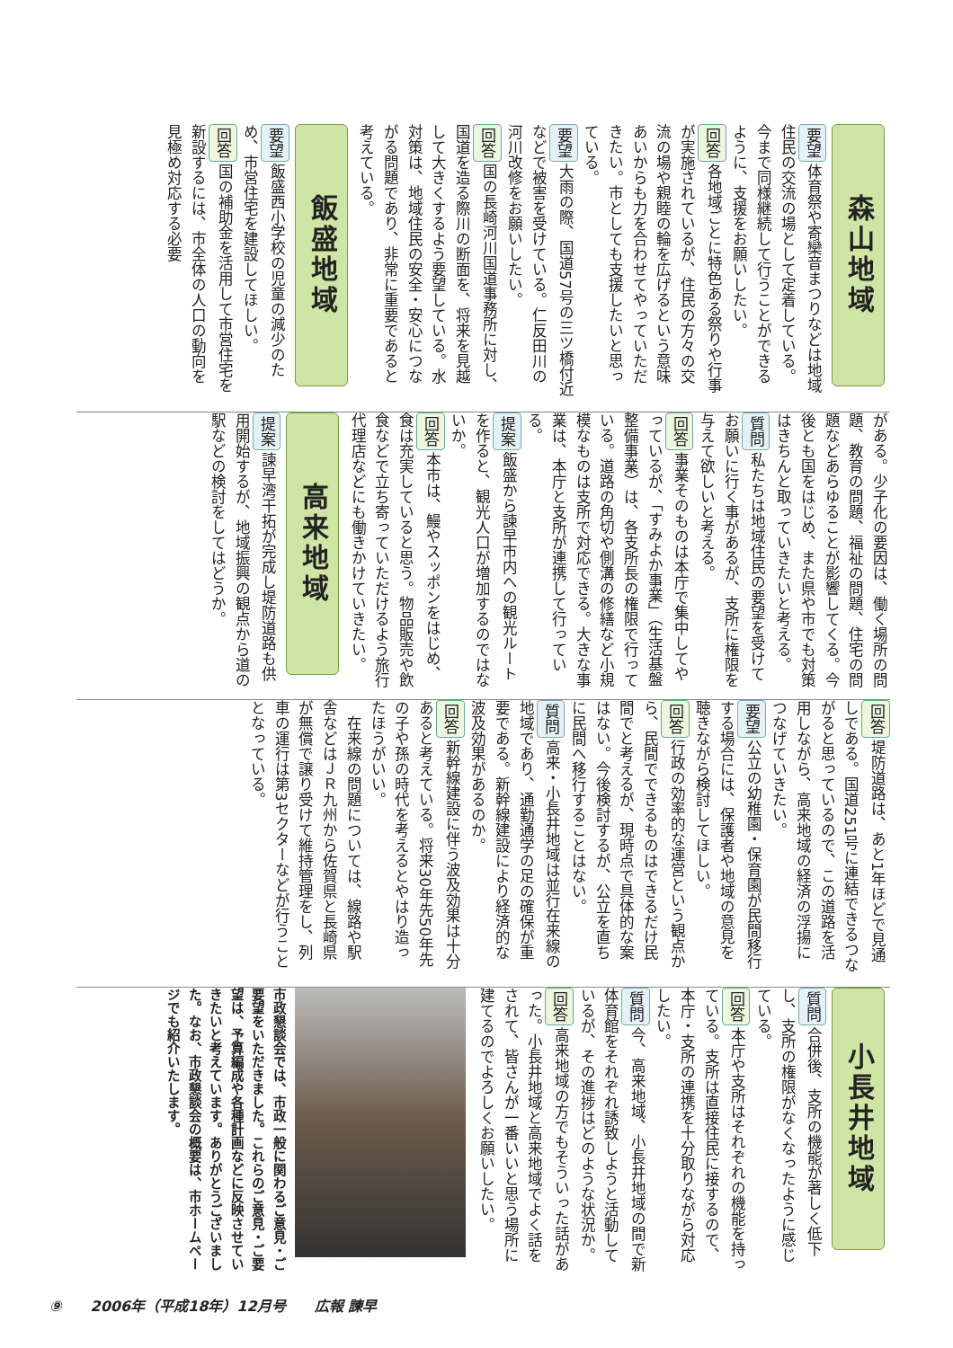森山地域
要望体育祭や寄欒音まつりなどは地域住民の交流の場として定着している。今まで同様継続して行うことができるように、支援をお願いしたい。
回答各地域ごとに特色ある祭りや行事が実施されているが、住民の方々の交流の場や親睦の輪を広げるという意味あいからも力を合わせてやっていただきたい。市としても支援したいと思っている。
要望大雨の際、国道57号の三ツ橋付近などで被害を受けている。仁反田川の河川改修をお願いしたい。
回答国の長崎河川国道事務所に対し、国道を造る際川の断面を、将来を見越して大きくするよう要望している。水対策は、地域住民の安全・安心につながる問題であり、非常に重要であると考えている。
飯盛地域
要望飯盛西小学校の児童の減少のため、市営住宅を建設してほしい。
回答国の補助金を活用して市営住宅を新設するには、市全体の人口の動向を見極め対応する必要
がある。少子化の要因は、働く場所の問題、教育の問題、福祉の問題、住宅の問題などあらゆることが影響してくる。今後とも国をはじめ、また県や市でも対策はきちんと取っていきたいと考える。
質問私たちは地域住民の要望を受けてお願いに行く事があるが、支所に権限を与えて欲しいと考える。
回答事業そのものは本庁で集中してやっているが、「すみよか事業」（生活基盤整備事業）は、各支所長の権限で行っている。道路の角切や側溝の修繕など小規模なものは支所で対応できる。大きな事業は、本庁と支所が連携して行っている。
提案飯盛から諫早市内への観光ルートを作ると、観光人口が増加するのではないか。
回答本市は、鰻やスッポンをはじめ、食は充実していると思う。物品販売や飲食などで立ち寄っていただけるよう旅行代理店などにも働きかけていきたい。
高来地域
提案諫早湾干拓が完成し堤防道路も供用開始するが、地域振興の観点から道の駅などの検討をしてはどうか。
回答堤防道路は、あと1年ほどで見通しである。国道251号に連結できるつながると思っているので、この道路を活用しながら、高来地域の経済の浮揚につなげていきたい。
要望公立の幼稚園・保育園が民間移行する場合には、保護者や地域の意見を聴きながら検討してほしい。
回答行政の効率的な運営という観点から、民間でできるものはできるだけ民間でと考えるが、現時点で具体的な案はない。今後検討するが、公立を直ちに民間へ移行することはない。
質問高来・小長井地域は並行在来線の地域であり、通勤通学の足の確保が重要である。新幹線建設により経済的な波及効果があるのか。
回答新幹線建設に伴う波及効果は十分あると考えている。将来30年先50年先の子や孫の時代を考えるとやはり造ったほうがいい。
　在来線の問題については、線路や駅舎などはＪＲ九州から佐賀県と長崎県が無償で譲り受けて維持管理をし、列車の運行は第3セクターなどが行うこととなっている。
小長井地域
質問合併後、支所の機能が著しく低下し、支所の権限がなくなったように感じている。
回答本庁や支所はそれぞれの機能を持っている。支所は直接住民に接するので、本庁・支所の連携を十分取りながら対応したい。
質問今、高来地域、小長井地域の間で新体育館をそれぞれ誘致しようと活動しているが、その進捗はどのような状況か。
回答高来地域の方でもそういった話があった。小長井地域と高来地域でよく話をされて、皆さんが一番いいと思う場所に建てるのでよろしくお願いしたい。
市政懇談会では、市政一般に関わるご意見・ご要望をいただきました。これらのご意見・ご要望は、予算編成や各種計画などに反映させていきたいと考えています。ありがとうございました。なお、市政懇談会の概要は、市ホームページでも紹介いたします。
⑨　　2006年（平成18年）12月号　　広報 諫早